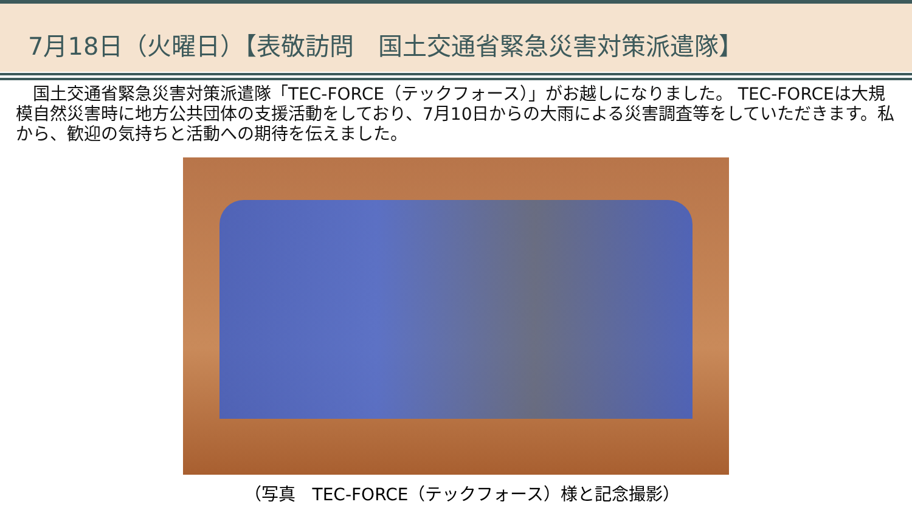7月18日（火曜日）【表敬訪問　国土交通省緊急災害対策派遣隊】
　国土交通省緊急災害対策派遣隊「TEC-FORCE（テックフォース）」がお越しになりました。 TEC-FORCEは大規模自然災害時に地方公共団体の支援活動をしており、7月10日からの大雨による災害調査等をしていただきます。私から、歓迎の気持ちと活動への期待を伝えました。
（写真　TEC-FORCE（テックフォース）様と記念撮影）